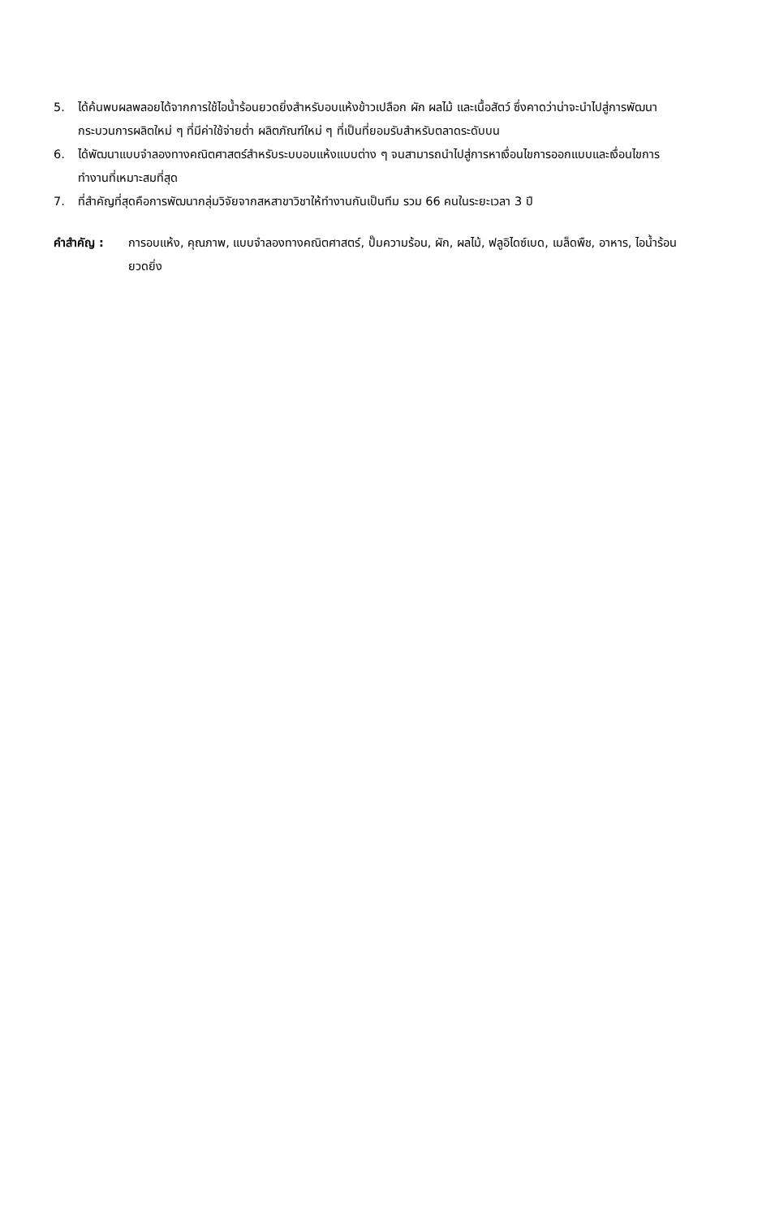5. ได้ค้นพบผลพลอยได้จากการใช้ไอน้ำร้อนยวดยิ่งสำหรับอบแห้งข้าวเปลือก ผัก ผลไม้ และเนื้อสัตว์ ซึ่งคาดว่าน่าจะนำไปสู่การพัฒนากระบวนการผลิตใหม่ ๆ ที่มีค่าใช้จ่ายต่ำ ผลิตภัณฑ์ใหม่ ๆ ที่เป็นที่ยอมรับสำหรับตลาดระดับบน
6. ได้พัฒนาแบบจำลองทางคณิตศาสตร์สำหรับระบบอบแห้งแบบต่าง ๆ จนสามารถนำไปสู่การหาเงื่อนไขการออกแบบและเงื่อนไขการทำงานที่เหมาะสมที่สุด
7. ที่สำคัญที่สุดคือการพัฒนากลุ่มวิจัยจากสหสาขาวิชาให้ทำงานกันเป็นทีม รวม 66 คนในระยะเวลา 3 ปี
คำสำคัญ : การอบแห้ง, คุณภาพ, แบบจำลองทางคณิตศาสตร์, ปั๊มความร้อน, ผัก, ผลไม้, ฟลูอิไดซ์เบด, เมล็ดพืช, อาหาร, ไอน้ำร้อนยวดยิ่ง